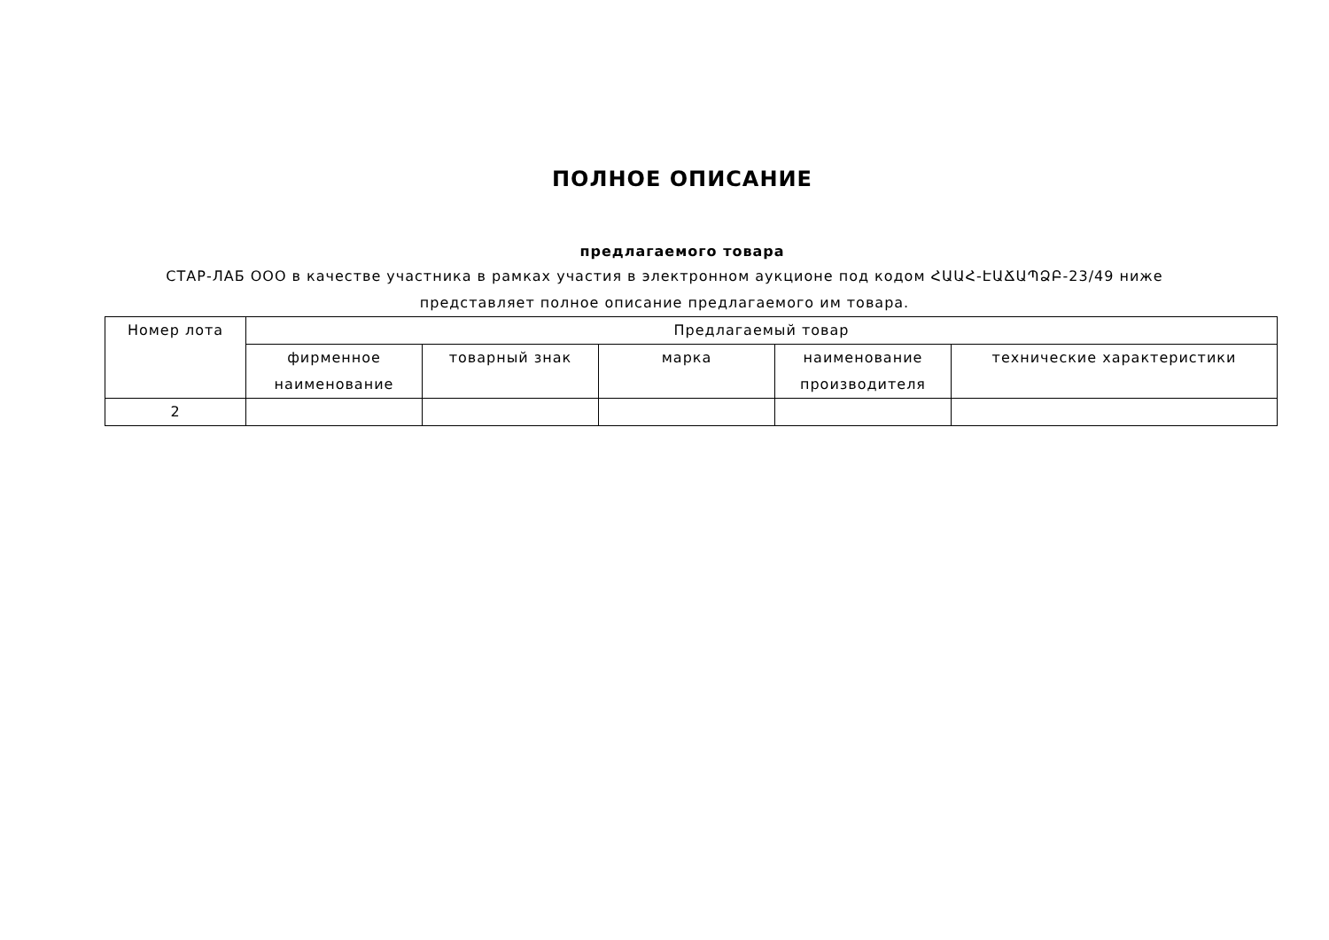ПОЛНОЕ ОПИСАНИЕ
предлагаемого товара
СТАР-ЛАБ ООО в качестве участника в рамках участия в электронном аукционе под кодом ՀԱԱՀ-ԷԱՃԱՊՁԲ-23/49 ниже представляет полное описание предлагаемого им товара.
| Номер лота | Предлагаемый товар | | | | |
| --- | --- | --- | --- | --- | --- |
| | фирменное наименование | товарный знак | марка | наименование производителя | технические характеристики |
| 2 | | | | | |